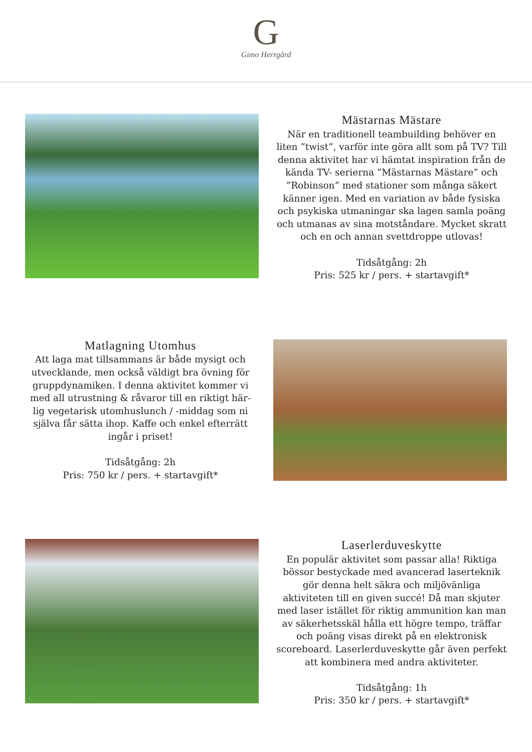G
Gimo Herrgård
Mästarnas Mästare
När en traditionell teambuilding behöver en liten ”twist”, varför inte göra allt som på TV? Till denna aktivitet har vi hämtat inspiration från de kända TV- serierna ”Mästarnas Mästare” och ”Robinson” med stationer som många säkert känner igen. Med en variation av både fysiska och psykiska utmaningar ska lagen samla poäng och utmanas av sina motståndare. Mycket skratt och en och annan svettdroppe utlovas!
Tidsåtgång: 2h
Pris: 525 kr / pers. + startavgift*
Matlagning Utomhus
Att laga mat tillsammans är både mysigt och utvecklande, men också väldigt bra övning för gruppdynamiken. I denna aktivitet kommer vi med all utrustning & råvaror till en riktigt här-lig vegetarisk utomhuslunch / -middag som ni själva får sätta ihop. Kaffe och enkel efterrätt ingår i priset!
Tidsåtgång: 2h
Pris: 750 kr / pers. + startavgift*
Laserlerduveskytte
En populär aktivitet som passar alla! Riktiga bössor bestyckade med avancerad laserteknik gör denna helt säkra och miljövänliga aktiviteten till en given succé! Då man skjuter med laser istället för riktig ammunition kan man av säkerhetsskäl hålla ett högre tempo, träffar och poäng visas direkt på en elektronisk scoreboard. Laserlerduveskytte går även perfekt att kombinera med andra aktiviteter.
Tidsåtgång: 1h
Pris: 350 kr / pers. + startavgift*